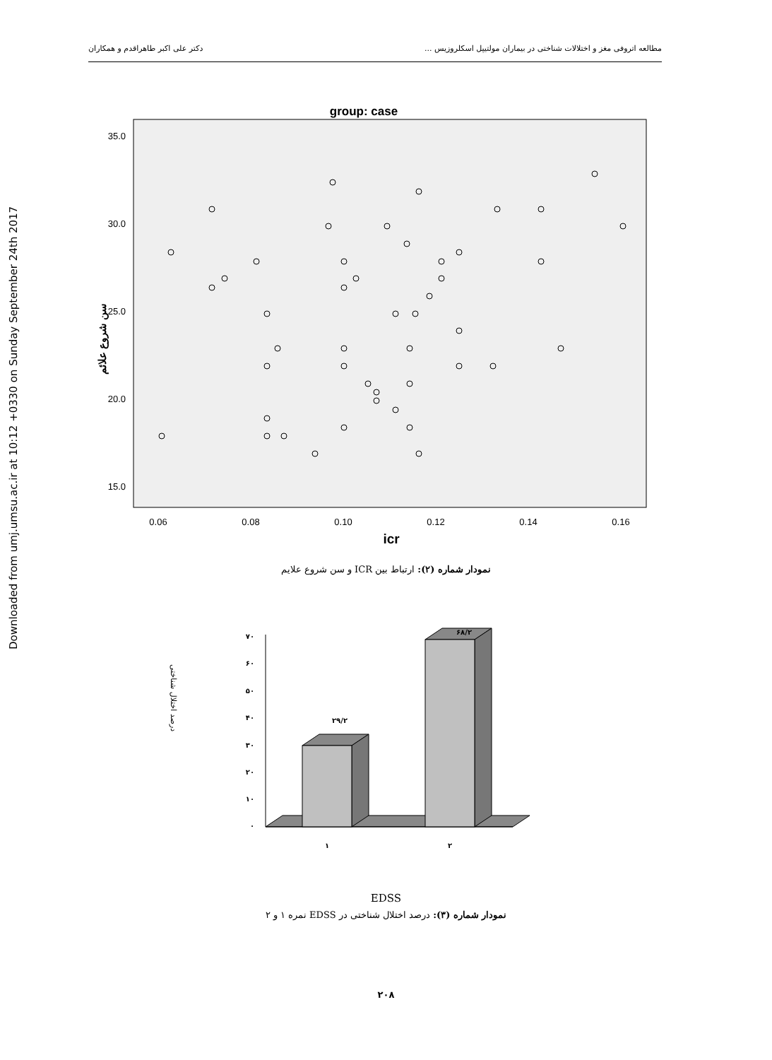مطالعه اتروفی مغز و اختلالات شناختی در بیماران مولتیپل اسکلروزیس ... دکتر علی اکبر طاهراقدم و همکاران
Downloaded from umj.umsu.ac.ir at 10:12 +0330 on Sunday September 24th 2017
group: case
35.0
30.0
25.0
20.0
15.0
0.06
0.08
0.10
0.12
0.14
0.16
icr
سن شروع علائم
نمودار شماره (۲): ارتباط بین ICR و سن شروع علایم
درصد اختلال شناختی
۷۰
۶۰
۵۰
۴۰
۳۰
۲۰
۱۰
۰
۲۹/۲
۶۸/۲
۱
۲
EDSS
نمودار شماره (۳): درصد اختلال شناختی در EDSS نمره ۱ و ۲
۲۰۸